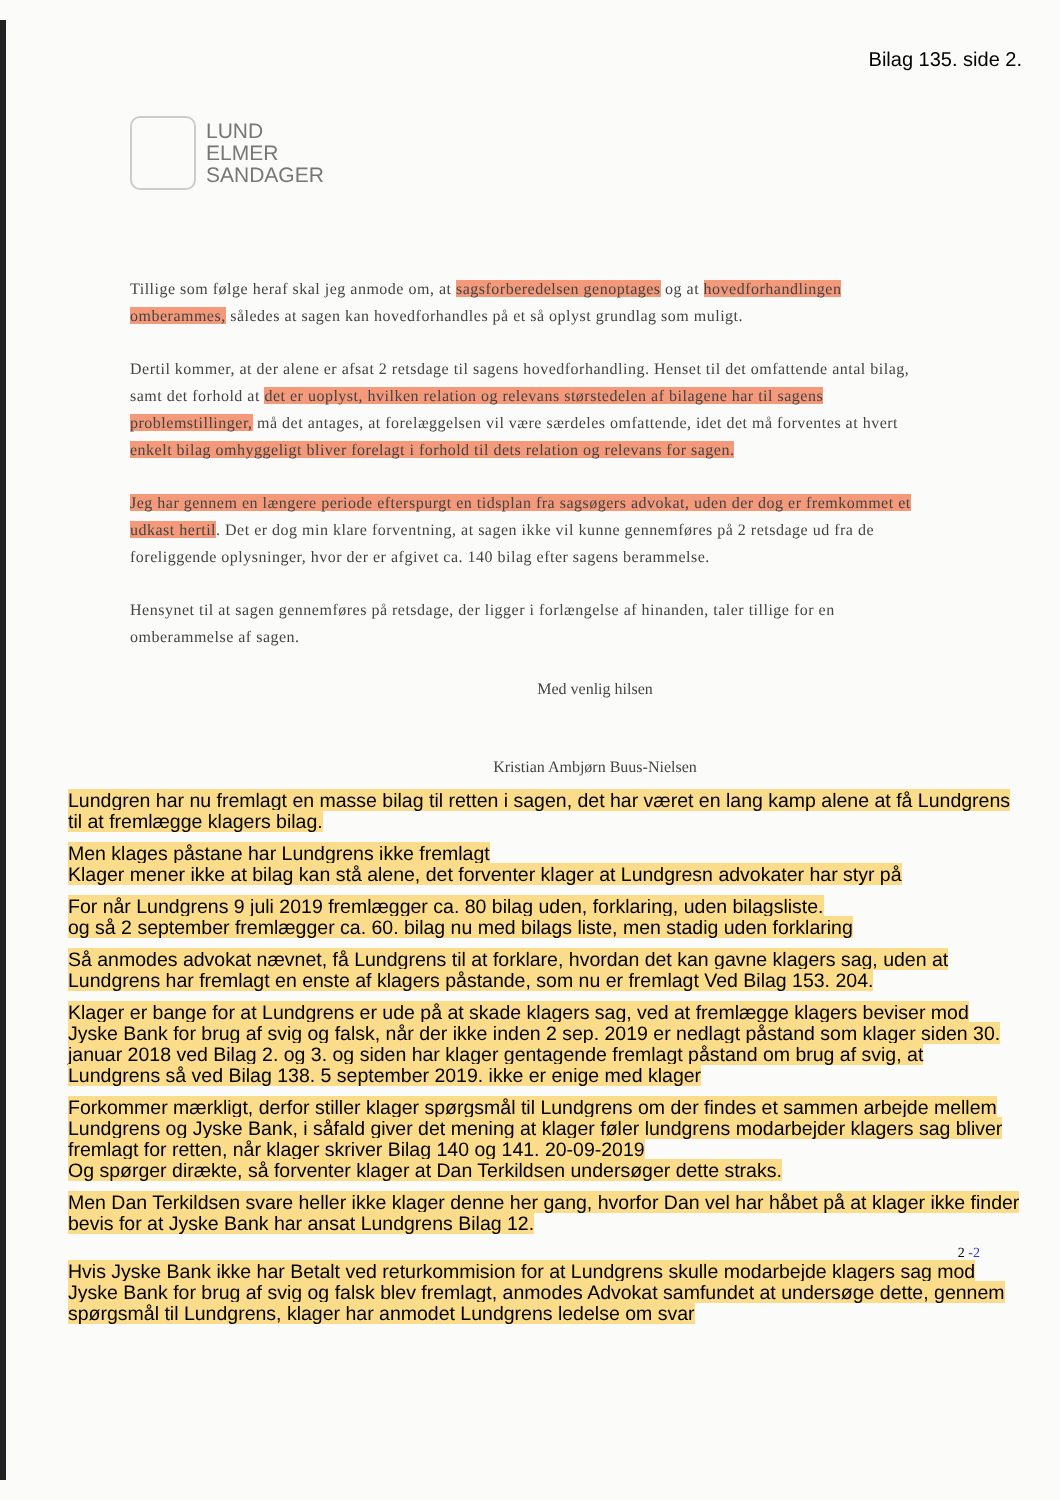Bilag 135. side 2.
LUND
ELMER
SANDAGER
Tillige som følge heraf skal jeg anmode om, at sagsforberedelsen genoptages og at hovedfor­handlingen omberammes, således at sagen kan hovedforhandles på et så oplyst grundlag som muligt.
Dertil kommer, at der alene er afsat 2 retsdage til sagens hovedforhandling. Henset til det omfat­tende antal bilag, samt det forhold at det er uoplyst, hvilken relation og relevans størstedelen af bilagene har til sagens problemstillinger, må det antages, at forelæggelsen vil være særdeles omfattende, idet det må forventes at hvert enkelt bilag omhyggeligt bliver forelagt i forhold til dets relation og relevans for sagen.
Jeg har gennem en længere periode efterspurgt en tidsplan fra sagsøgers advokat, uden der dog er fremkommet et udkast hertil. Det er dog min klare forventning, at sagen ikke vil kunne gen­nemføres på 2 retsdage ud fra de foreliggende oplysninger, hvor der er afgivet ca. 140 bilag efter sagens berammelse.
Hensynet til at sagen gennemføres på retsdage, der ligger i forlængelse af hinanden, taler tillige for en omberammelse af sagen.
Med venlig hilsen
Kristian Ambjørn Buus-Nielsen
Lundgren har nu fremlagt en masse bilag til retten i sagen, det har været en lang kamp alene at få Lundgrens til at fremlægge klagers bilag.
Men klages påstane har Lundgrens ikke fremlagt
Klager mener ikke at bilag kan stå alene, det forventer klager at Lundgresn advokater har styr på
For når Lundgrens 9 juli 2019 fremlægger ca. 80 bilag uden, forklaring, uden bilagsliste.
og så 2 september fremlægger ca. 60. bilag nu med bilags liste, men stadig uden forklaring
Så anmodes advokat nævnet, få Lundgrens til at forklare, hvordan det kan gavne klagers sag, uden at Lundgrens har fremlagt en enste af klagers påstande, som nu er fremlagt Ved Bilag 153. 204.
Klager er bange for at Lundgrens er ude på at skade klagers sag, ved at fremlægge klagers beviser mod Jyske Bank for brug af svig og falsk, når der ikke inden 2 sep. 2019 er nedlagt påstand som klager siden 30. januar 2018 ved Bilag 2. og 3. og siden har klager gentagende fremlagt påstand om brug af svig, at Lundgrens så ved Bilag 138. 5 september 2019. ikke er enige med klager
Forkommer mærkligt, derfor stiller klager spørgsmål til Lundgrens om der findes et sammen arbejde mellem Lundgrens og Jyske Bank, i såfald giver det mening at klager føler lundgrens modarbejder klagers sag bliver fremlagt for retten, når klager skriver Bilag 140 og 141. 20-09-2019
Og spørger diræ­kte, så forventer klager at Dan Terkildsen undersøger dette straks.
Men Dan Terkildsen svare heller ikke klager denne her gang, hvorfor Dan vel har håbet på at klager ikke finder bevis for at Jyske Bank har ansat Lundgrens Bilag 12.
2 -2
Hvis Jyske Bank ikke har Betalt ved returkommision for at Lundgrens skulle modarbejde klagers sag mod Jyske Bank for brug af svig og falsk blev fremlagt, anmodes Advokat samfundet at undersøge dette, gennem spørgsmål til Lundgrens, klager har anmodet Lundgrens ledelse om svar